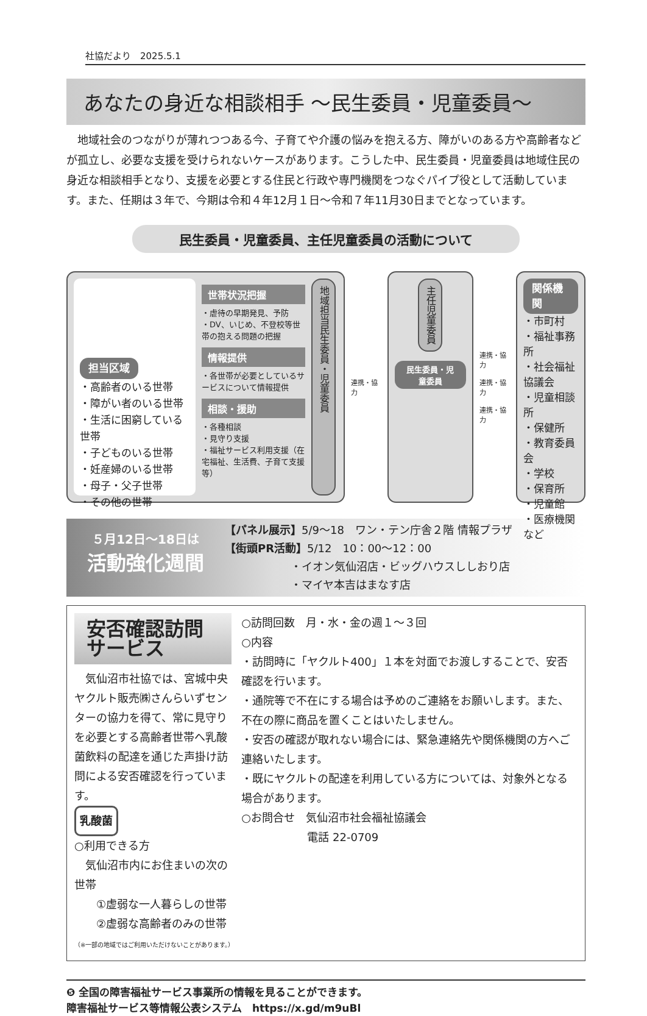社協だより　2025.5.1
あなたの身近な相談相手 ～民生委員・児童委員～
地域社会のつながりが薄れつつある今、子育てや介護の悩みを抱える方、障がいのある方や高齢者などが孤立し、必要な支援を受けられないケースがあります。こうした中、民生委員・児童委員は地域住民の身近な相談相手となり、支援を必要とする住民と行政や専門機関をつなぐパイプ役として活動しています。また、任期は３年で、今期は令和４年12月１日～令和７年11月30日までとなっています。
民生委員・児童委員、主任児童委員の活動について
担当区域
・高齢者のいる世帯
・障がい者のいる世帯
・生活に困窮している世帯
・子どものいる世帯
・妊産婦のいる世帯
・母子・父子世帯
・その他の世帯
世帯状況把握
・虐待の早期発見、予防
・DV、いじめ、不登校等世帯の抱える問題の把握
情報提供
・各世帯が必要としているサービスについて情報提供
相談・援助
・各種相談
・見守り支援
・福祉サービス利用支援（在宅福祉、生活費、子育て支援等）
地域担当民生委員・児童委員
連携・協力
主任児童委員
民生委員・児童委員
連携・協力
連携・協力
連携・協力
関係機関
・市町村
・福祉事務所
・社会福祉協議会
・児童相談所
・保健所
・教育委員会
・学校
・保育所
・児童館
・医療機関
など
５月12日～18日は
活動強化週間
【パネル展示】5/9～18　ワン・テン庁舎２階 情報プラザ
【街頭PR活動】5/12　10：00～12：00
　　　　　　・イオン気仙沼店・ビッグハウスししおり店
　　　　　　・マイヤ本吉はまなす店
安否確認訪問サービス
　気仙沼市社協では、宮城中央ヤクルト販売㈱さんらいずセンターの協力を得て、常に見守りを必要とする高齢者世帯へ乳酸菌飲料の配達を通じた声掛け訪問による安否確認を行っています。
乳酸菌
○利用できる方
　気仙沼市内にお住まいの次の世帯
　　①虚弱な一人暮らしの世帯
　　②虚弱な高齢者のみの世帯 （※一部の地域ではご利用いただけないことがあります。）
○訪問回数　月・水・金の週１～３回
○内容
・訪問時に「ヤクルト400」１本を対面でお渡しすることで、安否確認を行います。
・通院等で不在にする場合は予めのご連絡をお願いします。また、不在の際に商品を置くことはいたしません。
・安否の確認が取れない場合には、緊急連絡先や関係機関の方へご連絡いたします。
・既にヤクルトの配達を利用している方については、対象外となる場合があります。
○お問合せ　気仙沼市社会福祉協議会
　　　　　　電話 22-0709
❺ 全国の障害福祉サービス事業所の情報を見ることができます。
障害福祉サービス等情報公表システム　https://x.gd/m9uBl